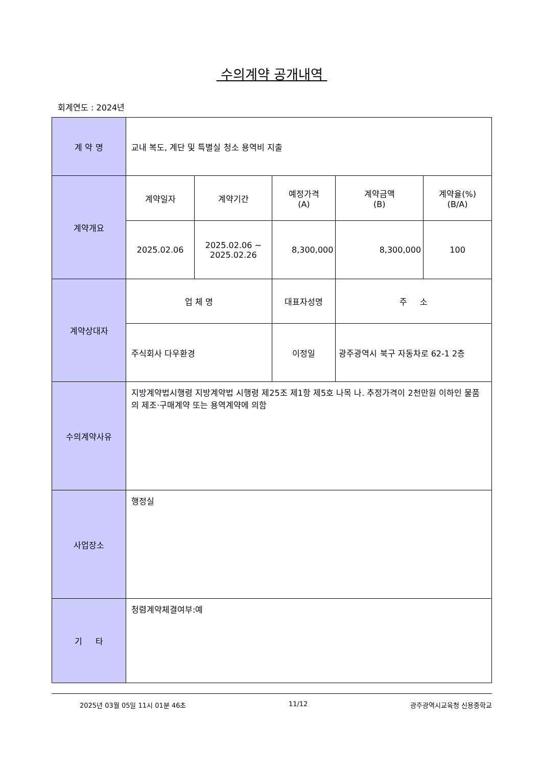수의계약 공개내역
회계연도 : 2024년
| 계 약 명 | 교내 복도, 계단 및 특별실 청소 용역비 지출 | | | | |
| 계약개요 | 계약일자 | 계약기간 | 예정가격 (A) | 계약금액 (B) | 계약율(%) (B/A) |
| | 2025.02.06 | 2025.02.06 ~ 2025.02.26 | 8,300,000 | 8,300,000 | 100 |
| 계약상대자 | 업 체 명 | | 대표자성명 | 주 소 | |
| | 주식회사 다우환경 | | 이정일 | 광주광역시 북구 자동차로 62-1 2층 | |
| 수의계약사유 | 지방계약법시행령 지방계약법 시행령 제25조 제1항 제5호 나목 나. 추정가격이 2천만원 이하인 물품의 제조·구매계약 또는 용역계약에 의함 | | | | |
| 사업장소 | 행정실 | | | | |
| 기 타 | 청렴계약체결여부:예 | | | | |
2025년 03월 05일 11시 01분 46초 11/12 광주광역시교육청 신용중학교